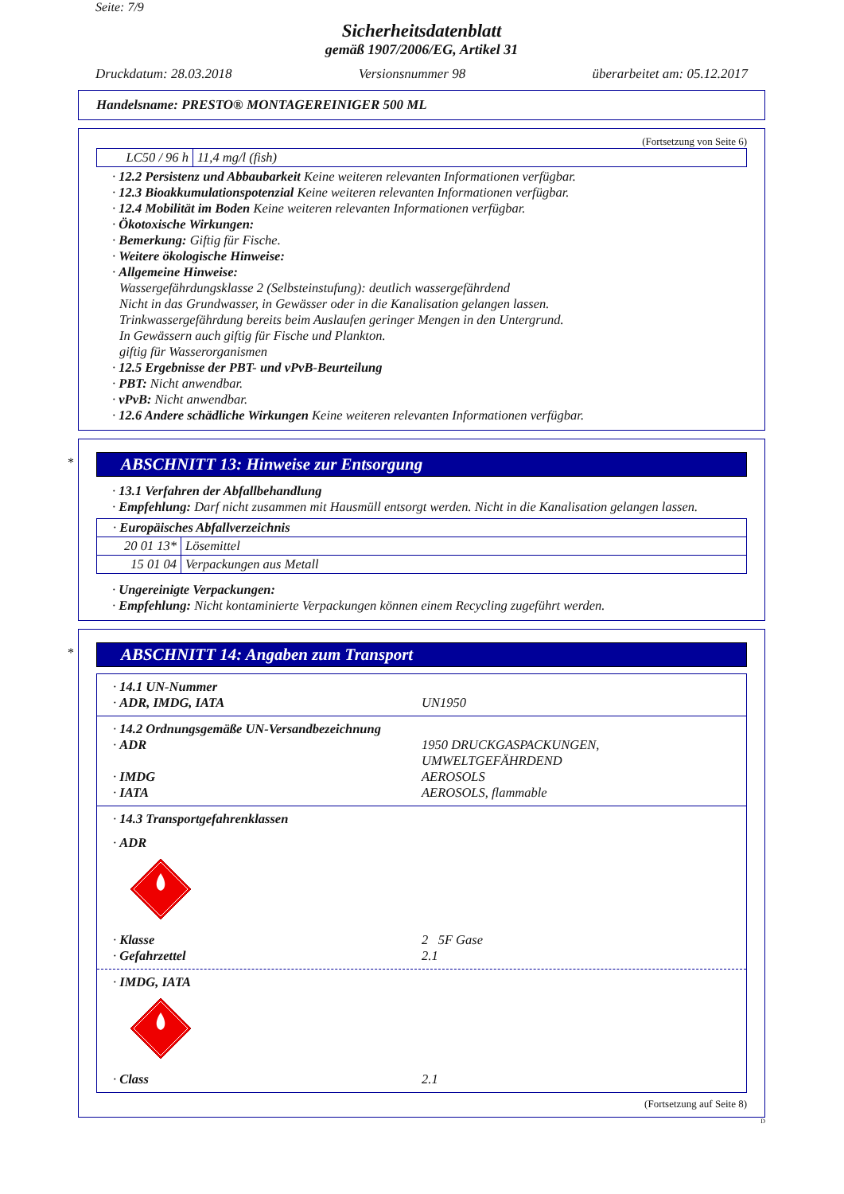Seite: 7/9
Sicherheitsdatenblatt
gemäß 1907/2006/EG, Artikel 31
Druckdatum: 28.03.2018 Versionsnummer 98 überarbeitet am: 05.12.2017
Handelsname: PRESTO® MONTAGEREINIGER 500 ML
(Fortsetzung von Seite 6)
| LC50 / 96 h | 11,4 mg/l (fish) |
· 12.2 Persistenz und Abbaubarkeit Keine weiteren relevanten Informationen verfügbar.
· 12.3 Bioakkumulationspotenzial Keine weiteren relevanten Informationen verfügbar.
· 12.4 Mobilität im Boden Keine weiteren relevanten Informationen verfügbar.
· Ökotoxische Wirkungen:
· Bemerkung: Giftig für Fische.
· Weitere ökologische Hinweise:
· Allgemeine Hinweise:
Wassergefährdungsklasse 2 (Selbsteinstufung): deutlich wassergefährdend
Nicht in das Grundwasser, in Gewässer oder in die Kanalisation gelangen lassen.
Trinkwassergefährdung bereits beim Auslaufen geringer Mengen in den Untergrund.
In Gewässern auch giftig für Fische und Plankton.
giftig für Wasserorganismen
· 12.5 Ergebnisse der PBT- und vPvB-Beurteilung
· PBT: Nicht anwendbar.
· vPvB: Nicht anwendbar.
· 12.6 Andere schädliche Wirkungen Keine weiteren relevanten Informationen verfügbar.
*
ABSCHNITT 13: Hinweise zur Entsorgung
· 13.1 Verfahren der Abfallbehandlung
· Empfehlung: Darf nicht zusammen mit Hausmüll entsorgt werden. Nicht in die Kanalisation gelangen lassen.
| · Europäisches Abfallverzeichnis | |
| 20 01 13* | Lösemittel |
| 15 01 04 | Verpackungen aus Metall |
· Ungereinigte Verpackungen:
· Empfehlung: Nicht kontaminierte Verpackungen können einem Recycling zugeführt werden.
*
ABSCHNITT 14: Angaben zum Transport
· 14.1 UN-Nummer
· ADR, IMDG, IATA UN1950
· 14.2 Ordnungsgemäße UN-Versandbezeichnung
· ADR 1950 DRUCKGASPACKUNGEN,
UMWELTGEFÄHRDEND
· IMDG AEROSOLS
· IATA AEROSOLS, flammable
· 14.3 Transportgefahrenklassen
· ADR
· Klasse 2 5F Gase
· Gefahrzettel 2.1
· IMDG, IATA
· Class 2.1
(Fortsetzung auf Seite 8)
D